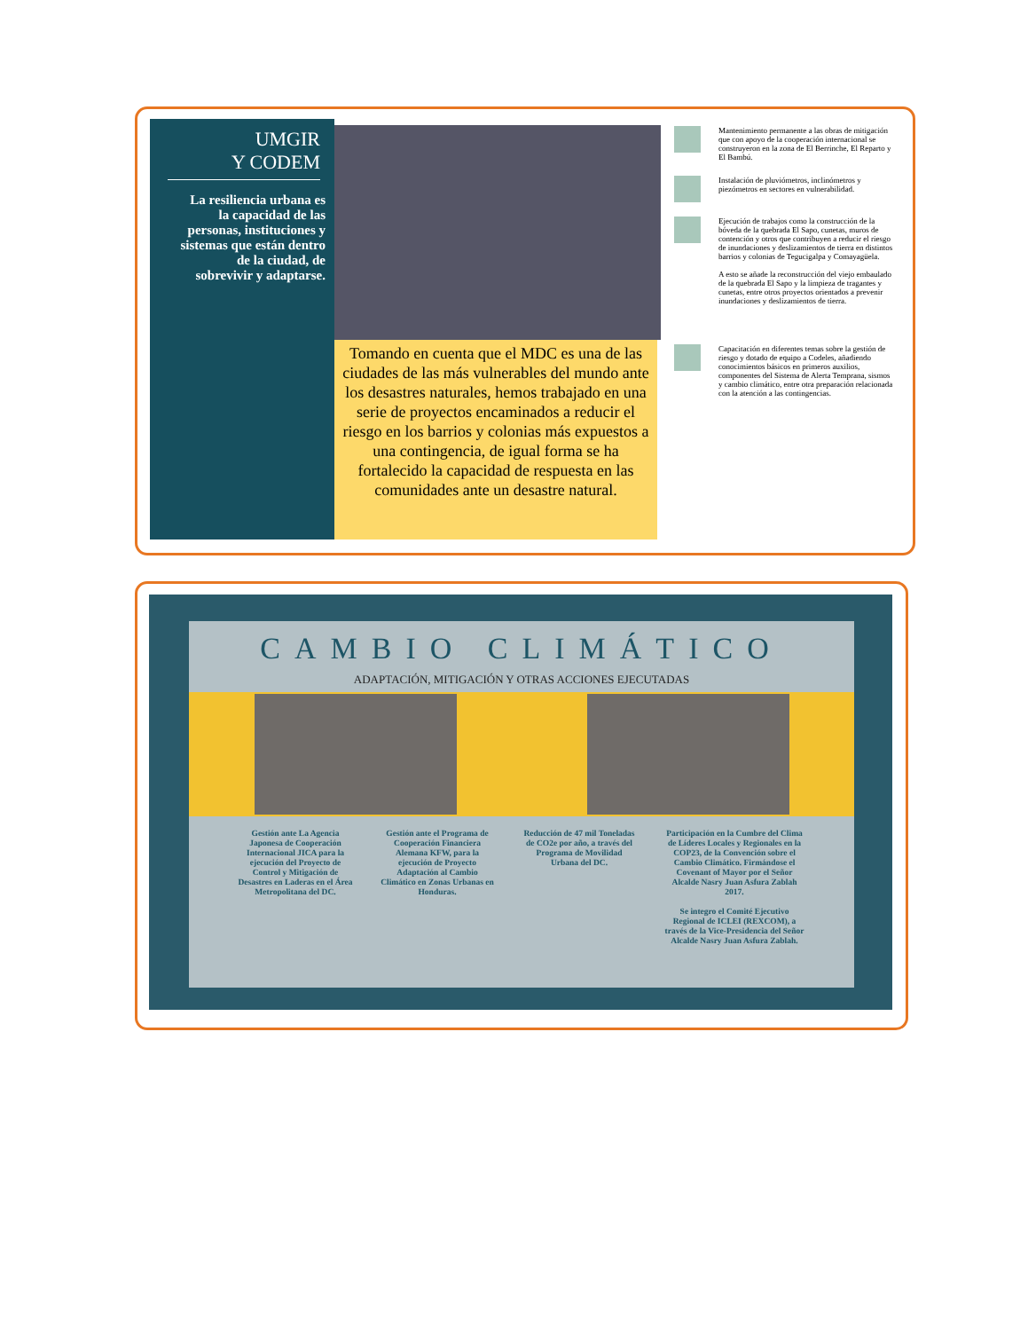UMGIR
Y CODEM
La resiliencia urbana es la capacidad de las personas, instituciones y sistemas que están dentro de la ciudad, de sobrevivir y adaptarse.
Tomando en cuenta que el MDC es una de las ciudades de las más vulnerables del mundo ante los desastres naturales, hemos trabajado en una serie de proyectos encaminados a reducir el riesgo en los barrios y colonias más expuestos a una contingencia, de igual forma se ha fortalecido la capacidad de respuesta en las comunidades ante un desastre natural.
Mantenimiento permanente a las obras de mitigación que con apoyo de la cooperación internacional se construyeron en la zona de El Berrinche, El Reparto y El Bambú.
Instalación de pluviómetros, inclinómetros y piezómetros en sectores en vulnerabilidad.
Ejecución de trabajos como la construcción de la bóveda de la quebrada El Sapo, cunetas, muros de contención y otros que contribuyen a reducir el riesgo de inundaciones y deslizamientos de tierra en distintos barrios y colonias de Tegucigalpa y Comayagüela.
A esto se añade la reconstrucción del viejo embaulado de la quebrada El Sapo y la limpieza de tragantes y cunetas, entre otros proyectos orientados a prevenir inundaciones y deslizamientos de tierra.
Capacitación en diferentes temas sobre la gestión de riesgo y dotado de equipo a Codeles, añadiendo conocimientos básicos en primeros auxilios, componentes del Sistema de Alerta Temprana, sismos y cambio climático, entre otra preparación relacionada con la atención a las contingencias.
CAMBIO CLIMÁTICO
ADAPTACIÓN, MITIGACIÓN Y OTRAS ACCIONES EJECUTADAS
Gestión ante La Agencia Japonesa de Cooperación Internacional JICA para la ejecución del Proyecto de Control y Mitigación de Desastres en Laderas en el Área Metropolitana del DC.
Gestión ante el Programa de Cooperación Financiera Alemana KFW, para la ejecución de Proyecto Adaptación al Cambio Climático en Zonas Urbanas en Honduras.
Reducción de 47 mil Toneladas de CO2e por año, a través del Programa de Movilidad Urbana del DC.
Participación en la Cumbre del Clima de Líderes Locales y Regionales en la COP23, de la Convención sobre el Cambio Climático. Firmándose el Covenant of Mayor por el Señor Alcalde Nasry Juan Asfura Zablah 2017.
Se integro el Comité Ejecutivo Regional de ICLEI (REXCOM), a través de la Vice-Presidencia del Señor Alcalde Nasry Juan Asfura Zablah.